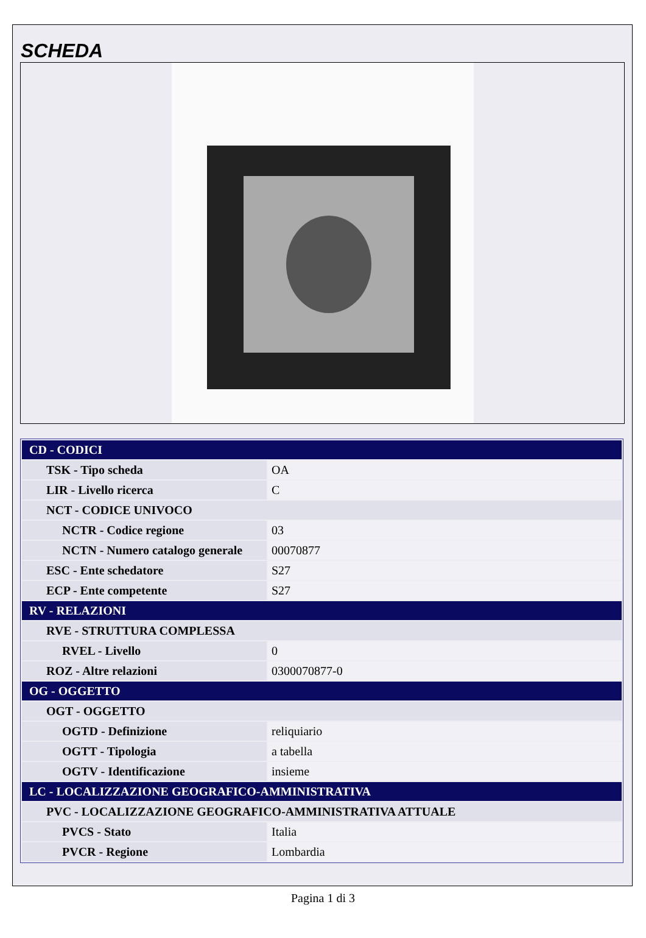SCHEDA
| CD - CODICI | |
| TSK - Tipo scheda | OA |
| LIR - Livello ricerca | C |
| NCT - CODICE UNIVOCO | |
| NCTR - Codice regione | 03 |
| NCTN - Numero catalogo generale | 00070877 |
| ESC - Ente schedatore | S27 |
| ECP - Ente competente | S27 |
| RV - RELAZIONI | |
| RVE - STRUTTURA COMPLESSA | |
| RVEL - Livello | 0 |
| ROZ - Altre relazioni | 0300070877-0 |
| OG - OGGETTO | |
| OGT - OGGETTO | |
| OGTD - Definizione | reliquiario |
| OGTT - Tipologia | a tabella |
| OGTV - Identificazione | insieme |
| LC - LOCALIZZAZIONE GEOGRAFICO-AMMINISTRATIVA | |
| PVC - LOCALIZZAZIONE GEOGRAFICO-AMMINISTRATIVA ATTUALE | |
| PVCS - Stato | Italia |
| PVCR - Regione | Lombardia |
Pagina 1 di 3